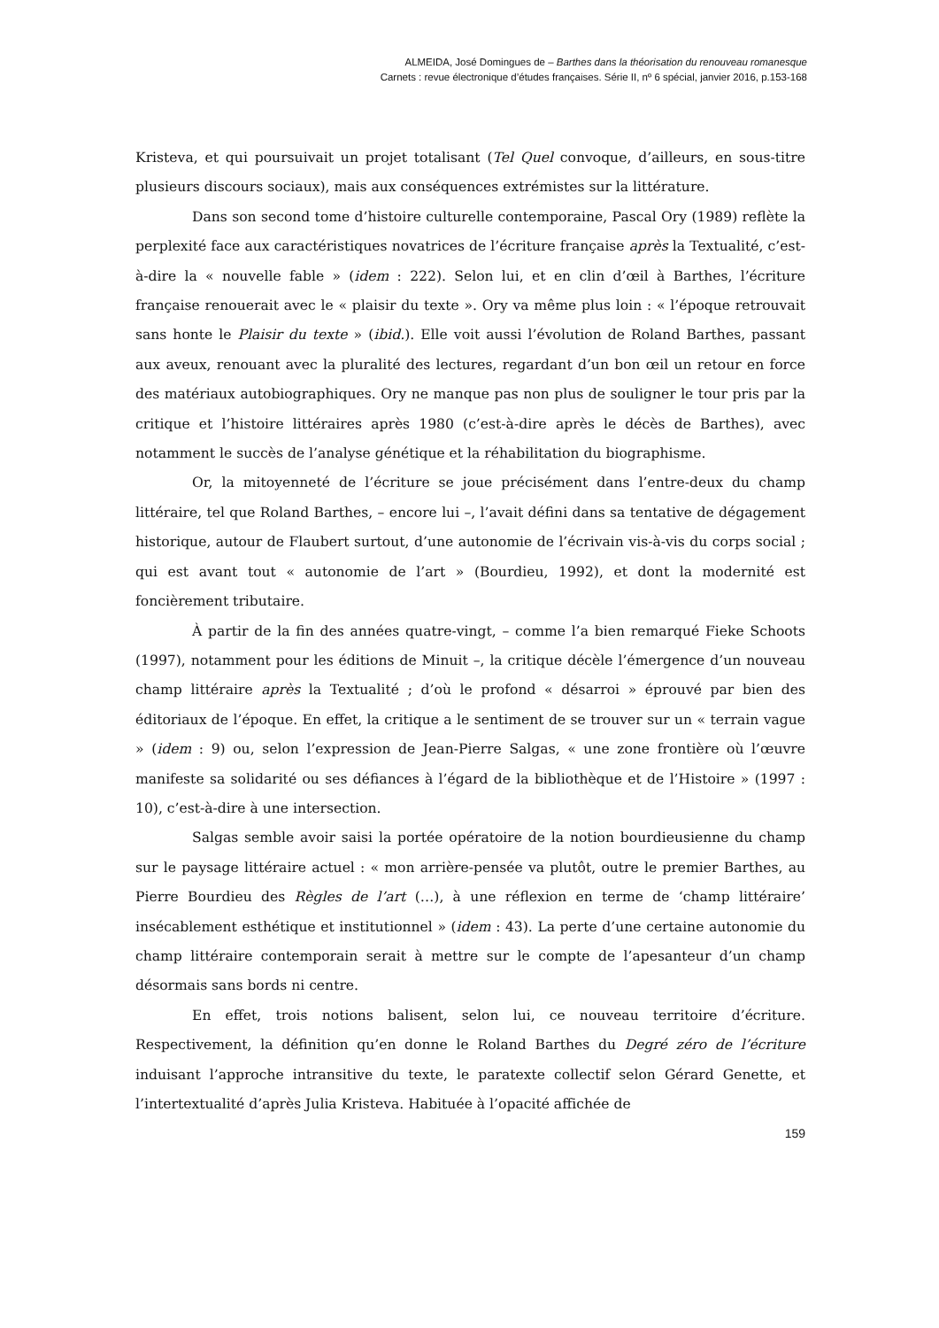ALMEIDA, José Domingues de – Barthes dans la théorisation du renouveau romanesque
Carnets : revue électronique d’études françaises. Série II, nº 6 spécial, janvier 2016, p.153-168
Kristeva, et qui poursuivait un projet totalisant (Tel Quel convoque, d’ailleurs, en sous-titre plusieurs discours sociaux), mais aux conséquences extrémistes sur la littérature.
Dans son second tome d’histoire culturelle contemporaine, Pascal Ory (1989) reflète la perplexité face aux caractéristiques novatrices de l’écriture française après la Textualité, c’est-à-dire la « nouvelle fable » (idem : 222). Selon lui, et en clin d’œil à Barthes, l’écriture française renouerait avec le « plaisir du texte ». Ory va même plus loin : « l’époque retrouvait sans honte le Plaisir du texte » (ibid.). Elle voit aussi l’évolution de Roland Barthes, passant aux aveux, renouant avec la pluralité des lectures, regardant d’un bon œil un retour en force des matériaux autobiographiques. Ory ne manque pas non plus de souligner le tour pris par la critique et l’histoire littéraires après 1980 (c’est-à-dire après le décès de Barthes), avec notamment le succès de l’analyse génétique et la réhabilitation du biographisme.
Or, la mitoyenneté de l’écriture se joue précisément dans l’entre-deux du champ littéraire, tel que Roland Barthes, – encore lui –, l’avait défini dans sa tentative de dégagement historique, autour de Flaubert surtout, d’une autonomie de l’écrivain vis-à-vis du corps social ; qui est avant tout « autonomie de l’art » (Bourdieu, 1992), et dont la modernité est foncièrement tributaire.
À partir de la fin des années quatre-vingt, – comme l’a bien remarqué Fieke Schoots (1997), notamment pour les éditions de Minuit –, la critique décèle l’émergence d’un nouveau champ littéraire après la Textualité ; d’où le profond « désarroi » éprouvé par bien des éditoriaux de l’époque. En effet, la critique a le sentiment de se trouver sur un « terrain vague » (idem : 9) ou, selon l’expression de Jean-Pierre Salgas, « une zone frontière où l’œuvre manifeste sa solidarité ou ses défiances à l’égard de la bibliothèque et de l’Histoire » (1997 : 10), c’est-à-dire à une intersection.
Salgas semble avoir saisi la portée opératoire de la notion bourdieusienne du champ sur le paysage littéraire actuel : « mon arrière-pensée va plutôt, outre le premier Barthes, au Pierre Bourdieu des Règles de l’art (…), à une réflexion en terme de ‘champ littéraire’ insécablement esthétique et institutionnel » (idem : 43). La perte d’une certaine autonomie du champ littéraire contemporain serait à mettre sur le compte de l’apesanteur d’un champ désormais sans bords ni centre.
En effet, trois notions balisent, selon lui, ce nouveau territoire d’écriture. Respectivement, la définition qu’en donne le Roland Barthes du Degré zéro de l’écriture induisant l’approche intransitive du texte, le paratexte collectif selon Gérard Genette, et l’intertextualité d’après Julia Kristeva. Habituée à l’opacité affichée de
159